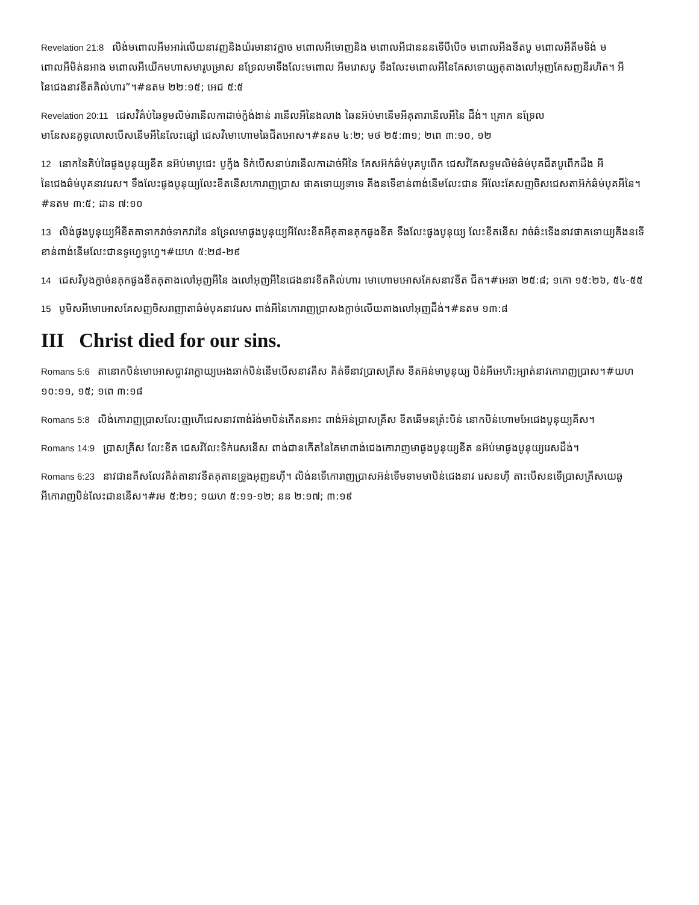Revelation 21:8 លិង់មពោលអីមអារ់លើយនាវញនិងយ៉រមានាវក្លាច មពោលអីមោញនិង មពោលអីជានននទើបីបើច មពោលអីងខីតបូ មពោលអីតីមទិង់ មពោលអីមិត់នអាង មពោលអីយើកមហាសមារូបម្រាស នទ្រែលមាទឹងលែះមពោល អីមរោសបូ ទឹងលែះមពោលអីនៃគែសទោយ្យគុតាងលៅអុញគែសញនីរហិត។ អីនៃជេងនាវខីតគិល់ហារ”។#នតម ២២:១៥; អេជ ៥:៥
Revelation 20:11 ជេសវិគ៌ប់ឆៃទូមលិម់រានើលកាដាច់ក្ញ៉ង់ងាន់ រានើលអីនៃងលាង ឆៃនអ៊ប់មានើមអីគុតារានើលអីនៃ ដឹង់។ គ្រោក នទ្រែលមានែសនគូទូលោសបើសនើមអីនៃលែះផ្សៅ ជេសវិមោហោមឆៃជីតអោស។#នតម ៤:២; មថ ២៥:៣១; ២ពេ ៣:១០, ១២
12 នោកនៃគិប់ឆៃផូងបូនុយ្យខីត នអ៊ប់មាបូជេះ បូក្ញ៉ង ទិក់បើសនាប់រានើលកាដាច់អីនៃ គែសអ៊ក់ឆ៌ម់បុគបូពើក ជេសវិគែសទូមលិម់ឆ៌ម់បុគជីតបូពើកដឹង អីនៃជេងឆ៌ម់បុគនាវរេស។ ទឹងលែះផូងបូនុយ្យលែះខីតនើសកោរាញប្រាស ផាគទោយ្យទាទេ គីងនទើខាន់ពាង់នើមលែះជាន អីលែះគែសញចិសជេសតាអ៊ក់ឆ៌ម់បុគអីនៃ។#នតម ៣:៥; ដាន ៧:១០
13 លិង់ផូងបូនុយ្យអីខីតតាទាកវាច់ទាកវារ់នៃ នទ្រែលមាផូងបូនុយ្យអីលែះខីតអីគុតានគុកផូងខីត ទឹងលែះផូងបូនុយ្យ លែះខីតនើស វាច់ឆ៌ះទើងនាវផាគទោយ្យគីងនទើខាន់ពាង់នើមលែះជានទូហ្វេទូហ្វេ។#យហ ៥:២៨-២៩
14 ជេសវិបូងក្លាច់នគុកផូងខីតគុតាងលៅអុញអីនៃ ងលៅអុញអីនៃជេងនាវខីតគិល់ហារ មោហោមអោសគែសនាវខីត ជីត។#អេឆា ២៥:៨; ១កោ ១៥:២៦, ៥៤-៥៥
15 បូមិសអីមោអោសគែសញចិសរាញាតាឆ៌ម់បុគនាវរេស ពាង់អីនៃកោរាញប្រាសងក្លាច់លើយតាងលៅអុញដឹង់។#នតម ១៣:៨
III Christ died for our sins.
Romans 5:6 តានោកបិន់មោអោសប្លាវរាក្លាយ្យអេងឆាក់បិន់នើមបើសនាវគីស គិត់ទីនាវប្រាសគ្រីស ខីតអ៊ន់មាបូនុយ្យ បិន់អីអេហិះអ្យាត់នាវកោរាញប្រាស។#យហ ១០:១១, ១៥; ១ពេ ៣:១៨
Romans 5:8 លិង់កោរាញប្រាសលែះញហើជេសនាវពាង់រ៉ង់មាបិន់កើតនអាះ ពាង់អ៊ន់ប្រាសគ្រីស ខីតឆើមនគ្រ៉ះបិន់ នោកបិន់ហោមអែជេងបូនុយ្យគីស។
Romans 14:9 ប្រាសគ្រីស លែះខីត ជេសវិលែះទិក់រេសនើស ពាង់ជានកើតនៃគៃមាពាង់ជេងកោរាញមាផូងបូនុយ្យខីត នអ៊ប់មាផូងបូនុយ្យរេសដឹង់។
Romans 6:23 នាវជានគីសលែវគិត់តានាវខីតគុតានទ្រូងអុញនហ៊ី។ លិង់នទើកោរាញប្រាសអ៊ន់ទើមទាមមាបិន់ជេងនាវ រេសនហ៊ី តាះបើសនទើប្រាសគ្រីសយេឆូ អីកោរាញបិន់លែះជាននើស។#រម ៥:២១; ១យហ ៥:១១-១២; នន ២:១៧; ៣:១៩